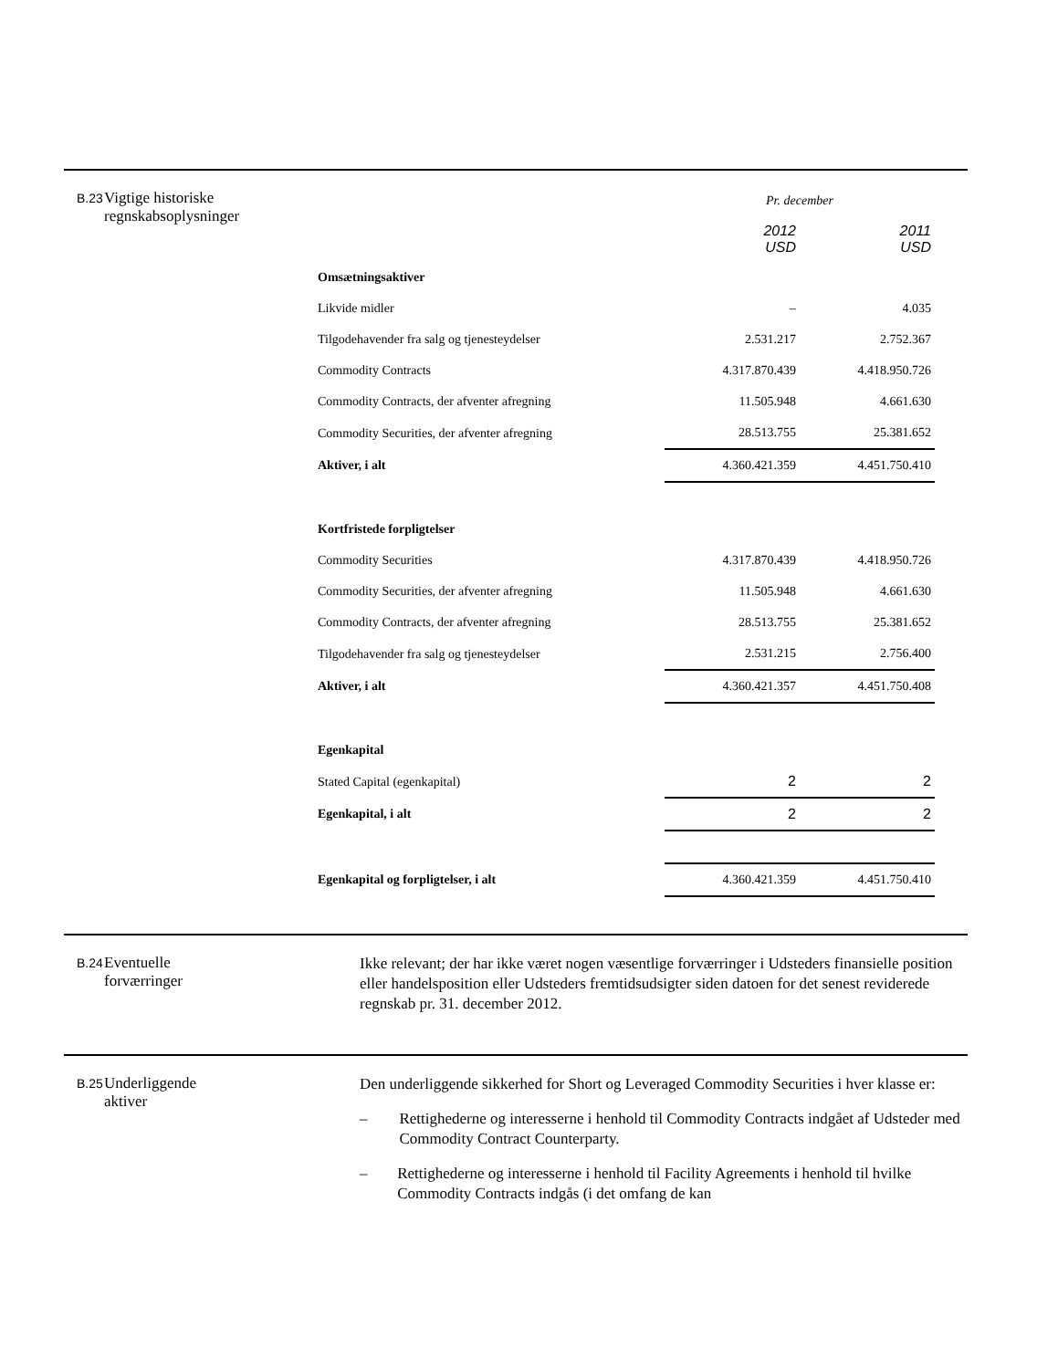B.23
Vigtige historiske regnskabsoplysninger
| | Pr. december | |
| | 2012 USD | 2011 USD |
| Omsætningsaktiver | | |
| Likvide midler | – | 4.035 |
| Tilgodehavender fra salg og tjenesteydelser | 2.531.217 | 2.752.367 |
| Commodity Contracts | 4.317.870.439 | 4.418.950.726 |
| Commodity Contracts, der afventer afregning | 11.505.948 | 4.661.630 |
| Commodity Securities, der afventer afregning | 28.513.755 | 25.381.652 |
| Aktiver, i alt | 4.360.421.359 | 4.451.750.410 |
| Kortfristede forpligtelser | | |
| Commodity Securities | 4.317.870.439 | 4.418.950.726 |
| Commodity Securities, der afventer afregning | 11.505.948 | 4.661.630 |
| Commodity Contracts, der afventer afregning | 28.513.755 | 25.381.652 |
| Tilgodehavender fra salg og tjenesteydelser | 2.531.215 | 2.756.400 |
| Aktiver, i alt | 4.360.421.357 | 4.451.750.408 |
| Egenkapital | | |
| Stated Capital (egenkapital) | 2 | 2 |
| Egenkapital, i alt | 2 | 2 |
| Egenkapital og forpligtelser, i alt | 4.360.421.359 | 4.451.750.410 |
B.24
Eventuelle
forværringer
Ikke relevant; der har ikke været nogen væsentlige forværringer i Udsteders finansielle position eller handelsposition eller Udsteders fremtidsudsigter siden datoen for det senest reviderede regnskab pr. 31. december 2012.
B.25
Underliggende
aktiver
Den underliggende sikkerhed for Short og Leveraged Commodity Securities i hver klasse er:
– Rettighederne og interesserne i henhold til Commodity Contracts indgået af Udsteder med Commodity Contract Counterparty.
– Rettighederne og interesserne i henhold til Facility Agreements i henhold til hvilke Commodity Contracts indgås (i det omfang de kan